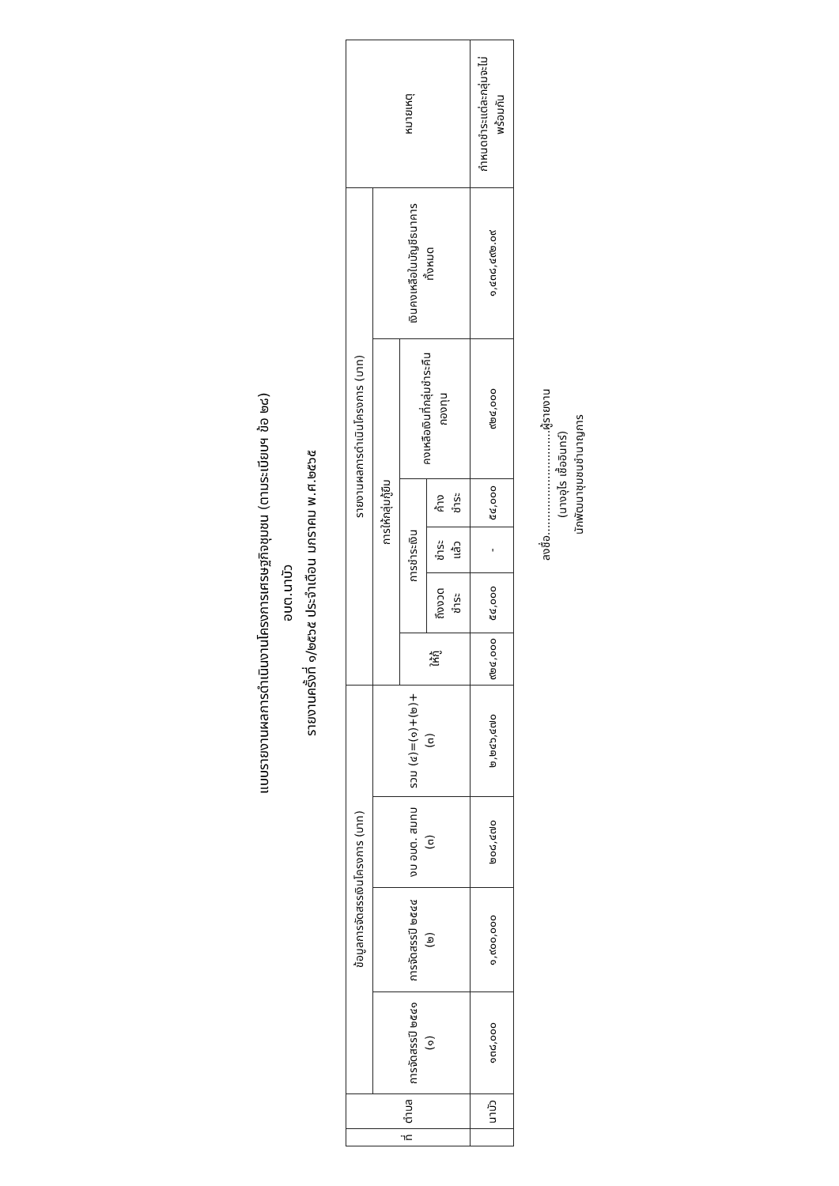แบบรายงานผลการดำเนินงานโครงการเศรษฐกิจชุมชน (ตามระเบียบฯ ข้อ ๒๘)
อบต.นาบัว
รายงานครั้งที่ ๑/๒๕๖๕ ประจำเดือน มกราคม พ.ศ.๒๕๖๕
| ที่ | ตำบล | ข้อมูลการจัดสรรเงินโครงการ (บาท) | | | | รายงานผลการดำเนินโครงการ (บาท) | | | | | | หมายเหตุ |
| --- | --- | --- | --- | --- | --- | --- | --- | --- | --- | --- | --- | --- |
| | | การจัดสรรปี ๒๕๔๑ (๑) | การจัดสรรปี ๒๕๔๔ (๒) | งบ อบต. สมทบ (๓) | รวม (๔)=(๑)+(๒)+(๓) | การให้กลุ่มกู้ยืม | | | | | เงินคงเหลือในบัญชีธนาคารทั้งหมด | |
| | | | | | | ให้กู้ | การชำระเงิน | | | คงเหลือเงินที่กลุ่มชำระคืนกองทุน | | |
| | | | | | | | ถึงงวดชำระ | ชำระแล้ว | ค้างชำระ | | | |
| | นาบัว | ๑๓๘,๐๐๐ | ๑,๙๐๐,๐๐๐ | ๒๐๘,๔๗๐ | ๒,๒๔๖,๔๗๐ | ๙๒๔,๐๐๐ | ๕๔,๐๐๐ | - | ๕๔,๐๐๐ | ๙๒๔,๐๐๐ | ๑,๔๓๘,๔๙๒.๐๙ | กำหนดชำระแต่ละกลุ่มจะไม่พร้อมกัน |
ลงชื่อ..............................ผู้รายงาน
(นางอุไร เชื้ออินทร์)
นักพัฒนาชุมชนชำนาญการ